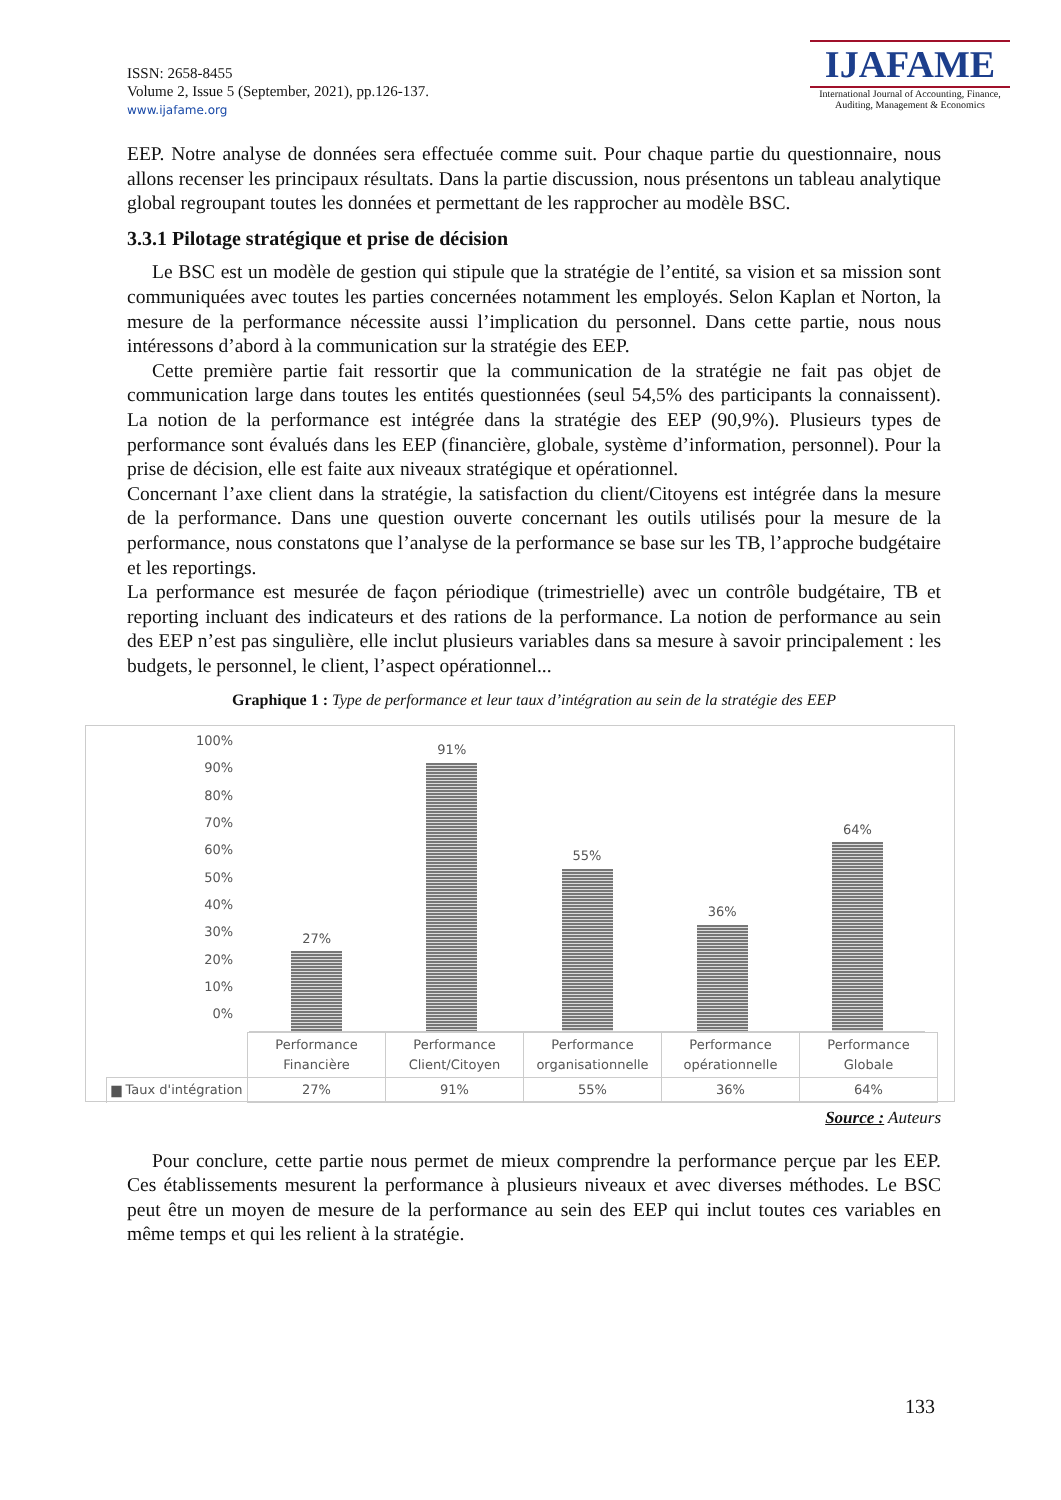ISSN: 2658-8455
Volume 2, Issue 5 (September, 2021), pp.126-137.
www.ijafame.org
IJAFAME
International Journal of Accounting, Finance, Auditing, Management & Economics
EEP. Notre analyse de données sera effectuée comme suit. Pour chaque partie du questionnaire, nous allons recenser les principaux résultats. Dans la partie discussion, nous présentons un tableau analytique global regroupant toutes les données et permettant de les rapprocher au modèle BSC.
3.3.1 Pilotage stratégique et prise de décision
Le BSC est un modèle de gestion qui stipule que la stratégie de l’entité, sa vision et sa mission sont communiquées avec toutes les parties concernées notamment les employés. Selon Kaplan et Norton, la mesure de la performance nécessite aussi l’implication du personnel. Dans cette partie, nous nous intéressons d’abord à la communication sur la stratégie des EEP.
Cette première partie fait ressortir que la communication de la stratégie ne fait pas objet de communication large dans toutes les entités questionnées (seul 54,5% des participants la connaissent). La notion de la performance est intégrée dans la stratégie des EEP (90,9%). Plusieurs types de performance sont évalués dans les EEP (financière, globale, système d’information, personnel). Pour la prise de décision, elle est faite aux niveaux stratégique et opérationnel.
Concernant l’axe client dans la stratégie, la satisfaction du client/Citoyens est intégrée dans la mesure de la performance. Dans une question ouverte concernant les outils utilisés pour la mesure de la performance, nous constatons que l’analyse de la performance se base sur les TB, l’approche budgétaire et les reportings.
La performance est mesurée de façon périodique (trimestrielle) avec un contrôle budgétaire, TB et reporting incluant des indicateurs et des rations de la performance. La notion de performance au sein des EEP n’est pas singulière, elle inclut plusieurs variables dans sa mesure à savoir principalement : les budgets, le personnel, le client, l’aspect opérationnel...
Graphique 1 : Type de performance et leur taux d’intégration au sein de la stratégie des EEP
100%
90%
80%
70%
60%
50%
40%
30%
20%
10%
0%
27%
91%
55%
36%
64%
| | Performance Financière | Performance Client/Citoyen | Performance organisationnelle | Performance opérationnelle | Performance Globale |
| ▆ Taux d'intégration | 27% | 91% | 55% | 36% | 64% |
Source : Auteurs
Pour conclure, cette partie nous permet de mieux comprendre la performance perçue par les EEP. Ces établissements mesurent la performance à plusieurs niveaux et avec diverses méthodes. Le BSC peut être un moyen de mesure de la performance au sein des EEP qui inclut toutes ces variables en même temps et qui les relient à la stratégie.
133